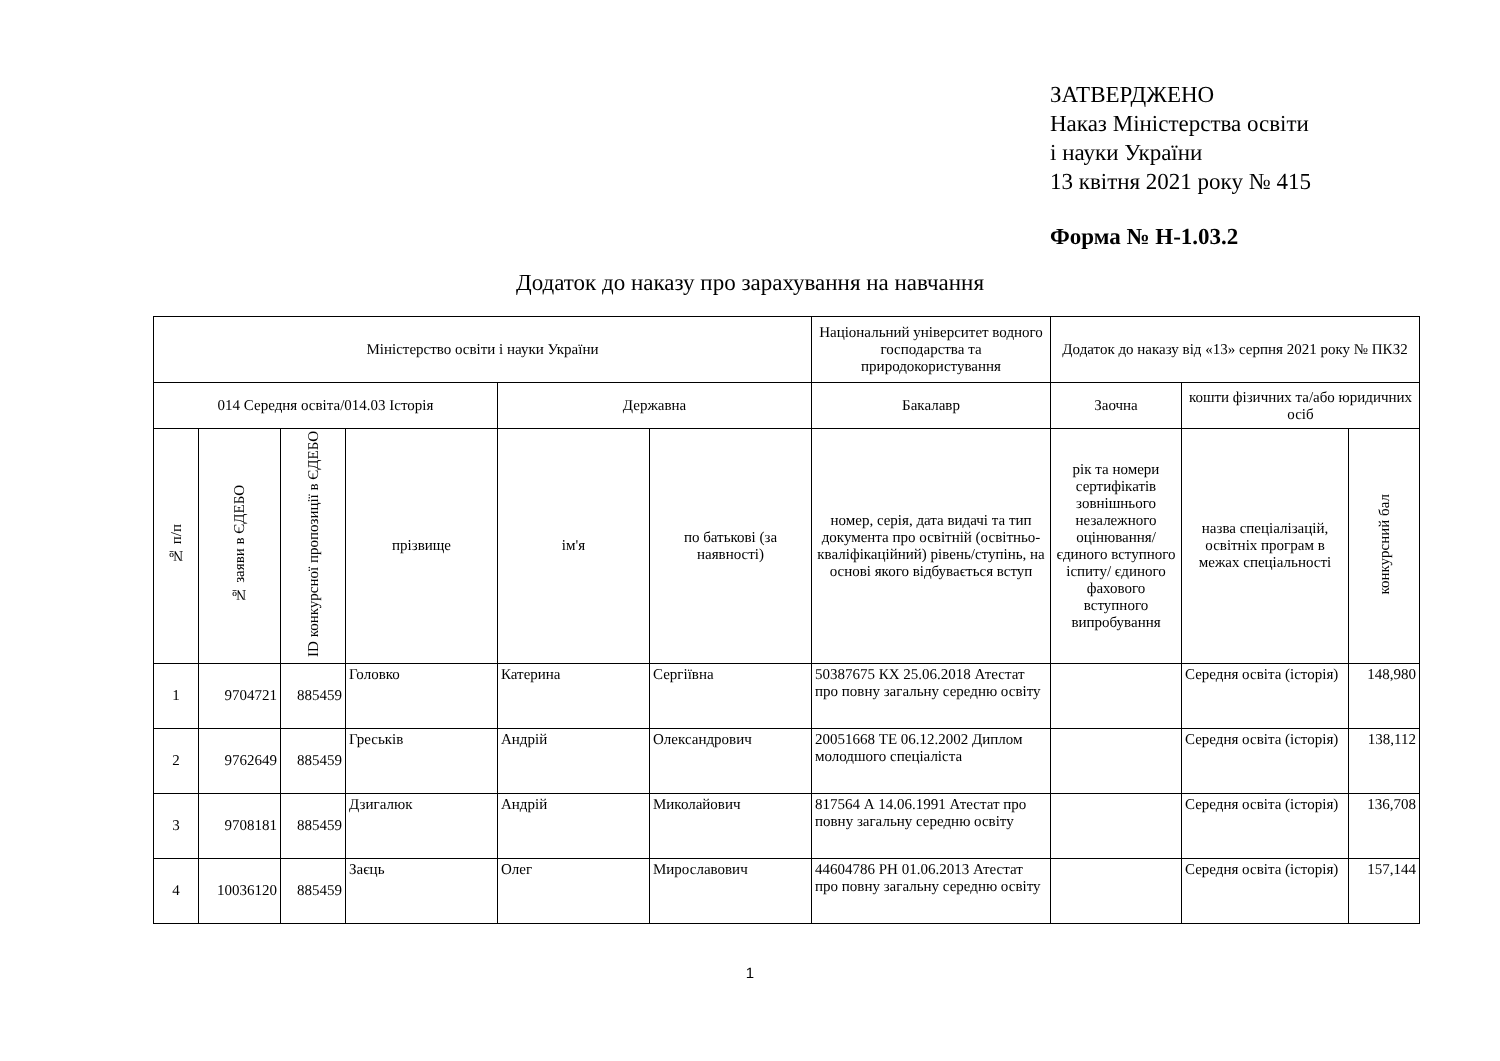ЗАТВЕРДЖЕНО
Наказ Міністерства освіти
і науки України
13 квітня 2021 року № 415
Форма № Н-1.03.2
Додаток до наказу про зарахування на навчання
| Міністерство освіти і науки України | | | | | | Національний університет водного господарства та природокористування | Додаток до наказу від «13» серпня 2021 року № ПКЗ2 | | |
| 014 Середня освіта/014.03 Історія | | | | Державна | | Бакалавр | Заочна | кошти фізичних та/або юридичних осіб | |
| № п/п | № заяви в ЄДЕБО | ID конкурсної пропозиції в ЄДЕБО | прізвище | ім'я | по батькові (за наявності) | номер, серія, дата видачі та тип документа про освітній (освітньо-кваліфікаційний) рівень/ступінь, на основі якого відбувається вступ | рік та номери сертифікатів зовнішнього незалежного оцінювання/ єдиного вступного іспиту/ єдиного фахового вступного випробування | назва спеціалізацій, освітніх програм в межах спеціальності | конкурсний бал |
| 1 | 9704721 | 885459 | Головко | Катерина | Сергіївна | 50387675 КХ 25.06.2018 Атестат про повну загальну середню освіту | | Середня освіта (історія) | 148,980 |
| 2 | 9762649 | 885459 | Греськів | Андрій | Олександрович | 20051668 ТЕ 06.12.2002 Диплом молодшого спеціаліста | | Середня освіта (історія) | 138,112 |
| 3 | 9708181 | 885459 | Дзигалюк | Андрій | Миколайович | 817564 А 14.06.1991 Атестат про повну загальну середню освіту | | Середня освіта (історія) | 136,708 |
| 4 | 10036120 | 885459 | Заєць | Олег | Мирославович | 44604786 РН 01.06.2013 Атестат про повну загальну середню освіту | | Середня освіта (історія) | 157,144 |
1